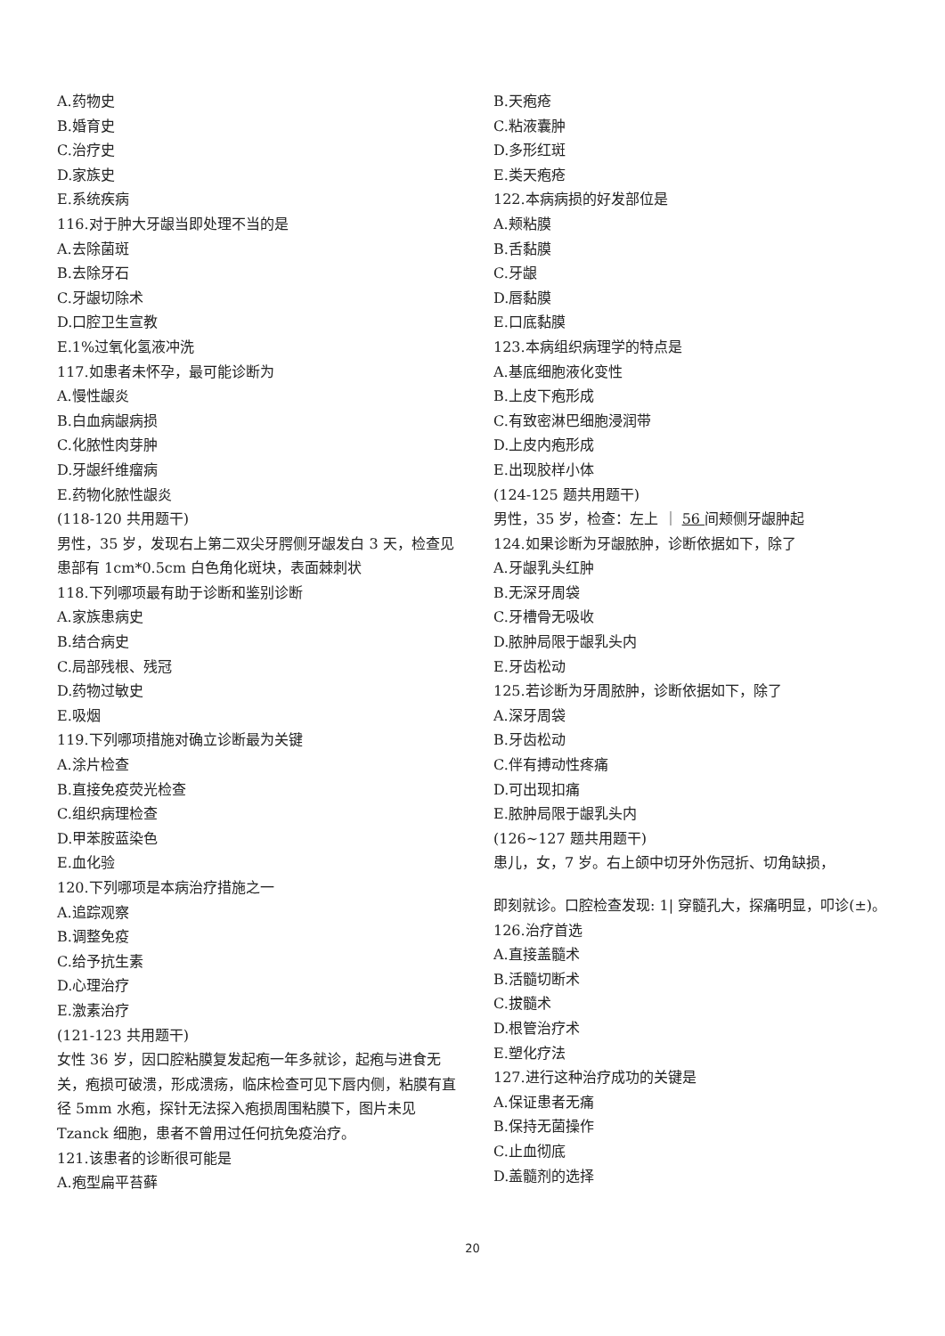A.药物史
B.婚育史
C.治疗史
D.家族史
E.系统疾病
116.对于肿大牙龈当即处理不当的是
A.去除菌斑
B.去除牙石
C.牙龈切除术
D.口腔卫生宣教
E.1%过氧化氢液冲洗
117.如患者未怀孕，最可能诊断为
A.慢性龈炎
B.白血病龈病损
C.化脓性肉芽肿
D.牙龈纤维瘤病
E.药物化脓性龈炎
(118-120 共用题干)
男性，35 岁，发现右上第二双尖牙腭侧牙龈发白 3 天，检查见患部有 1cm*0.5cm 白色角化斑块，表面棘刺状
118.下列哪项最有助于诊断和鉴别诊断
A.家族患病史
B.结合病史
C.局部残根、残冠
D.药物过敏史
E.吸烟
119.下列哪项措施对确立诊断最为关键
A.涂片检查
B.直接免疫荧光检查
C.组织病理检查
D.甲苯胺蓝染色
E.血化验
120.下列哪项是本病治疗措施之一
A.追踪观察
B.调整免疫
C.给予抗生素
D.心理治疗
E.激素治疗
(121-123 共用题干)
女性 36 岁，因口腔粘膜复发起疱一年多就诊，起疱与进食无关，疱损可破溃，形成溃疡，临床检查可见下唇内侧，粘膜有直径 5mm 水疱，探针无法探入疱损周围粘膜下，图片未见 Tzanck 细胞，患者不曾用过任何抗免疫治疗。
121.该患者的诊断很可能是
A.疱型扁平苔藓
B.天疱疮
C.粘液囊肿
D.多形红斑
E.类天疱疮
122.本病病损的好发部位是
A.颊粘膜
B.舌黏膜
C.牙龈
D.唇黏膜
E.口底黏膜
123.本病组织病理学的特点是
A.基底细胞液化变性
B.上皮下疱形成
C.有致密淋巴细胞浸润带
D.上皮内疱形成
E.出现胶样小体
(124-125 题共用题干)
男性，35 岁，检查：左上 ｜ 56 间颊侧牙龈肿起
124.如果诊断为牙龈脓肿，诊断依据如下，除了
A.牙龈乳头红肿
B.无深牙周袋
C.牙槽骨无吸收
D.脓肿局限于龈乳头内
E.牙齿松动
125.若诊断为牙周脓肿，诊断依据如下，除了
A.深牙周袋
B.牙齿松动
C.伴有搏动性疼痛
D.可出现扣痛
E.脓肿局限于龈乳头内
(126~127 题共用题干)
患儿，女，7 岁。右上颌中切牙外伤冠折、切角缺损，
即刻就诊。口腔检查发现: 1| 穿髓孔大，探痛明显，叩诊(±)。
126.治疗首选
A.直接盖髓术
B.活髓切断术
C.拔髓术
D.根管治疗术
E.塑化疗法
127.进行这种治疗成功的关键是
A.保证患者无痛
B.保持无菌操作
C.止血彻底
D.盖髓剂的选择
20